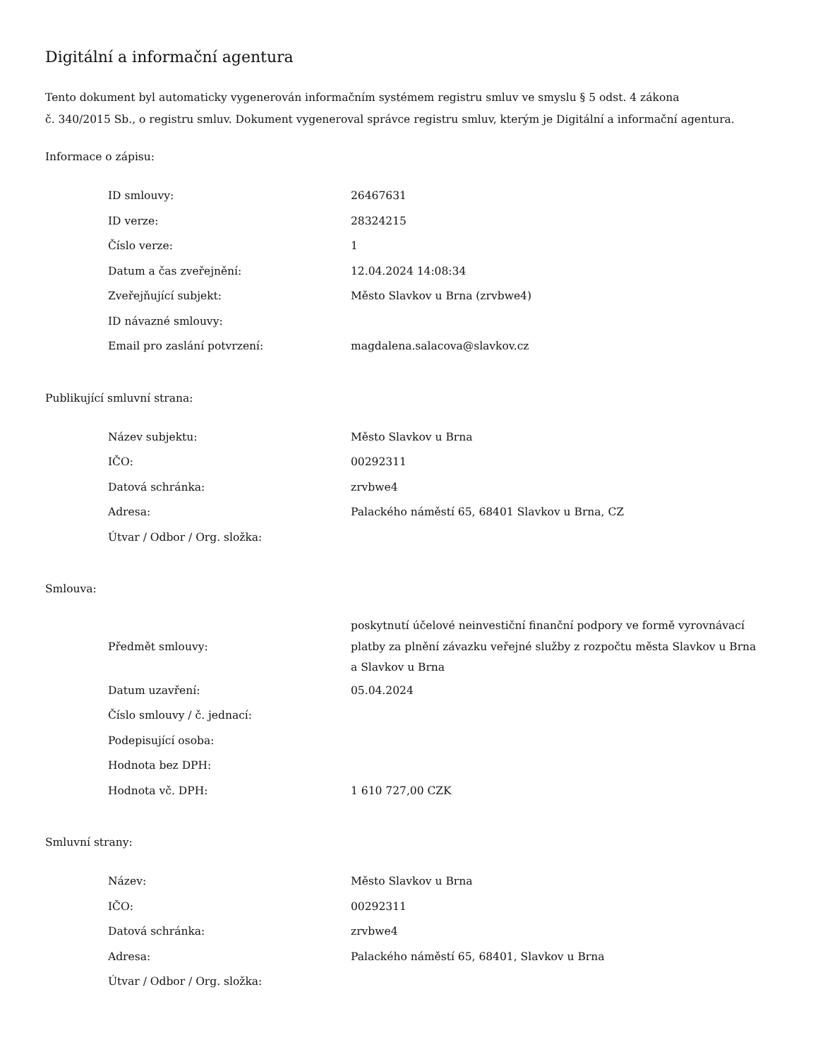Digitální a informační agentura
Tento dokument byl automaticky vygenerován informačním systémem registru smluv ve smyslu § 5 odst. 4 zákona
č. 340/2015 Sb., o registru smluv. Dokument vygeneroval správce registru smluv, kterým je Digitální a informační agentura.
Informace o zápisu:
| ID smlouvy: | 26467631 |
| ID verze: | 28324215 |
| Číslo verze: | 1 |
| Datum a čas zveřejnění: | 12.04.2024 14:08:34 |
| Zveřejňující subjekt: | Město Slavkov u Brna (zrvbwe4) |
| ID návazné smlouvy: | |
| Email pro zaslání potvrzení: | magdalena.salacova@slavkov.cz |
Publikující smluvní strana:
| Název subjektu: | Město Slavkov u Brna |
| IČO: | 00292311 |
| Datová schránka: | zrvbwe4 |
| Adresa: | Palackého náměstí 65, 68401 Slavkov u Brna, CZ |
| Útvar / Odbor / Org. složka: | |
Smlouva:
| Předmět smlouvy: | poskytnutí účelové neinvestiční finanční podpory ve formě vyrovnávací platby za plnění závazku veřejné služby z rozpočtu města Slavkov u Brna a Slavkov u Brna |
| Datum uzavření: | 05.04.2024 |
| Číslo smlouvy / č. jednací: | |
| Podepisující osoba: | |
| Hodnota bez DPH: | |
| Hodnota vč. DPH: | 1 610 727,00 CZK |
Smluvní strany:
| Název: | Město Slavkov u Brna |
| IČO: | 00292311 |
| Datová schránka: | zrvbwe4 |
| Adresa: | Palackého náměstí 65, 68401, Slavkov u Brna |
| Útvar / Odbor / Org. složka: | |